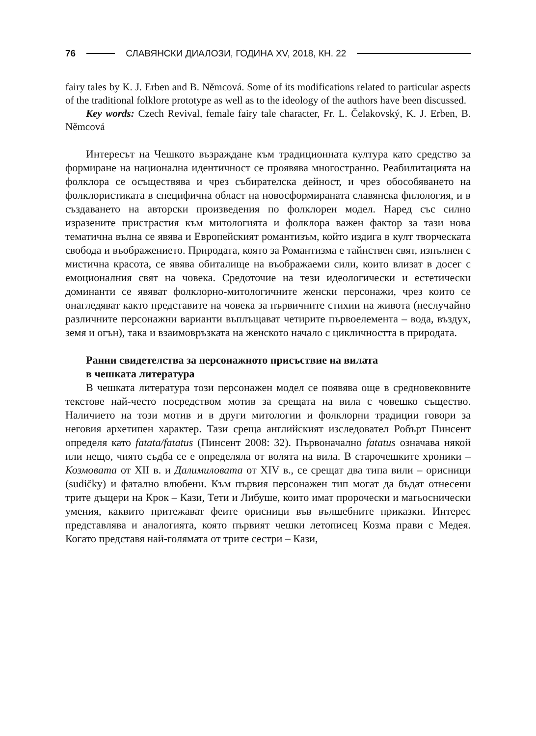76
СЛАВЯНСКИ ДИАЛОЗИ, ГОДИНА XV, 2018, КН. 22
fairy tales by K. J. Erben and B. Němcová. Some of its modifications related to particular aspects of the traditional folklore prototype as well as to the ideology of the authors have been discussed.
Key words: Czech Revival, female fairy tale character, Fr. L. Čelakovský, K. J. Erben, B. Němcová
Интересът на Чешкото възраждане към традиционната култура като средство за формиране на национална идентичност се проявява многостранно. Реабилитацията на фолклора се осъществява и чрез събирателска дейност, и чрез обособяването на фолклористиката в специфична област на новосформираната славянска филология, и в създаването на авторски произведения по фолклорен модел. Наред със силно изразените пристрастия към митологията и фолклора важен фактор за тази нова тематична вълна се явява и Европейският романтизъм, който издига в култ творческата свобода и въображението. Природата, която за Романтизма е тайнствен свят, изпълнен с мистична красота, се явява обиталище на въображаеми сили, които влизат в досег с емоционалния свят на човека. Средоточие на тези идеологически и естетически доминанти се явяват фолклорно-митологичните женски персонажи, чрез които се онагледяват както представите на човека за първичните стихии на живота (неслучайно различните персонажни варианти въплъщават четирите първоелемента – вода, въздух, земя и огън), така и взаимовръзката на женското начало с цикличността в природата.
Ранни свидетелства за персонажното присъствие на вилата
в чешката литература
В чешката литература този персонажен модел се появява още в средновековните текстове най-често посредством мотив за срещата на вила с човешко същество. Наличието на този мотив и в други митологии и фолклорни традиции говори за неговия архетипен характер. Тази среща английският изследовател Робърт Пинсент определя като fatata/fatatus (Пинсент 2008: 32). Първоначално fatatus означава някой или нещо, чиято съдба се е определяла от волята на вила. В старочешките хроники – Козмовата от XII в. и Далимиловата от XIV в., се срещат два типа вили – орисници (sudičky) и фатално влюбени. Към първия персонажен тип могат да бъдат отнесени трите дъщери на Крок – Кази, Тети и Либуше, които имат пророчески и магьоснически умения, каквито притежават феите орисници във вълшебните приказки. Интерес представлява и аналогията, която първият чешки летописец Козма прави с Медея. Когато представя най-голямата от трите сестри – Кази,